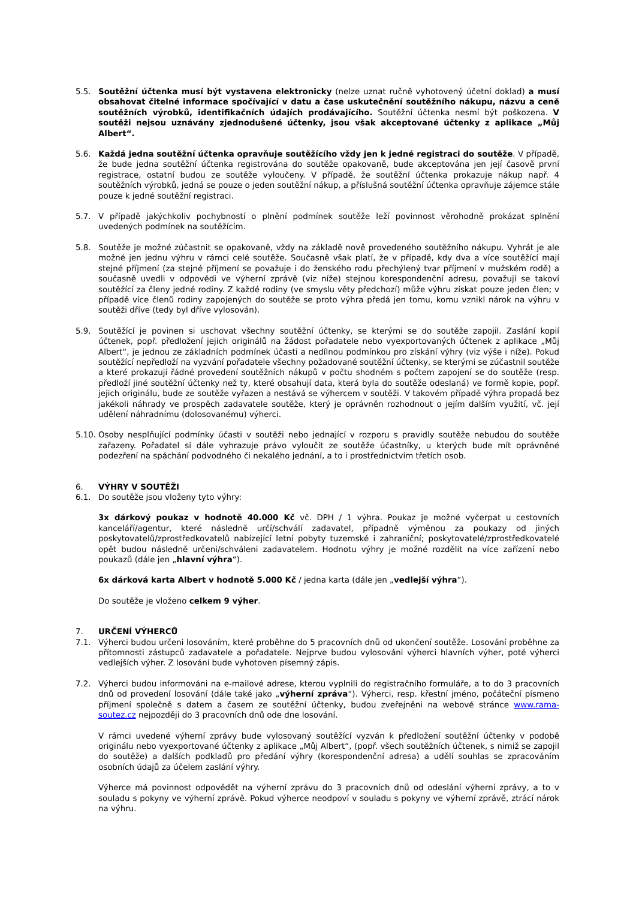5.5. Soutěžní účtenka musí být vystavena elektronicky (nelze uznat ručně vyhotovený účetní doklad) a musí obsahovat čitelné informace spočívající v datu a čase uskutečnění soutěžního nákupu, názvu a ceně soutěžních výrobků, identifikačních údajích prodávajícího. Soutěžní účtenka nesmí být poškozena. V soutěži nejsou uznávány zjednodušené účtenky, jsou však akceptované účtenky z aplikace „Můj Albert“.
5.6. Každá jedna soutěžní účtenka opravňuje soutěžícího vždy jen k jedné registraci do soutěže. V případě, že bude jedna soutěžní účtenka registrována do soutěže opakovaně, bude akceptována jen její časově první registrace, ostatní budou ze soutěže vyloučeny. V případě, že soutěžní účtenka prokazuje nákup např. 4 soutěžních výrobků, jedná se pouze o jeden soutěžní nákup, a příslušná soutěžní účtenka opravňuje zájemce stále pouze k jedné soutěžní registraci.
5.7. V případě jakýchkoliv pochybností o plnění podmínek soutěže leží povinnost věrohodně prokázat splnění uvedených podmínek na soutěžícím.
5.8. Soutěže je možné zúčastnit se opakovaně, vždy na základě nově provedeného soutěžního nákupu. Vyhrát je ale možné jen jednu výhru v rámci celé soutěže. Současně však platí, že v případě, kdy dva a více soutěžící mají stejné příjmení (za stejné příjmení se považuje i do ženského rodu přechýlený tvar příjmení v mužském rodě) a současně uvedli v odpovědi ve výherní zprávě (viz níže) stejnou korespondenční adresu, považují se takoví soutěžící za členy jedné rodiny. Z každé rodiny (ve smyslu věty předchozí) může výhru získat pouze jeden člen; v případě více členů rodiny zapojených do soutěže se proto výhra předá jen tomu, komu vznikl nárok na výhru v soutěži dříve (tedy byl dříve vylosován).
5.9. Soutěžící je povinen si uschovat všechny soutěžní účtenky, se kterými se do soutěže zapojil. Zaslání kopií účtenek, popř. předložení jejich originálů na žádost pořadatele nebo vyexportovaných účtenek z aplikace „Můj Albert“, je jednou ze základních podmínek účasti a nedílnou podmínkou pro získání výhry (viz výše i níže). Pokud soutěžící nepředloží na vyzvání pořadatele všechny požadované soutěžní účtenky, se kterými se zúčastnil soutěže a které prokazují řádné provedení soutěžních nákupů v počtu shodném s počtem zapojení se do soutěže (resp. předloží jiné soutěžní účtenky než ty, které obsahují data, která byla do soutěže odeslaná) ve formě kopie, popř. jejich originálu, bude ze soutěže vyřazen a nestává se výhercem v soutěži. V takovém případě výhra propadá bez jakékoli náhrady ve prospěch zadavatele soutěže, který je oprávněn rozhodnout o jejím dalším využití, vč. její udělení náhradnímu (dolosovanému) výherci.
5.10.
Osoby nesplňující podmínky účasti v soutěži nebo jednající v rozporu s pravidly soutěže nebudou do soutěže zařazeny. Pořadatel si dále vyhrazuje právo vyloučit ze soutěže účastníky, u kterých bude mít oprávněné podezření na spáchání podvodného či nekalého jednání, a to i prostřednictvím třetích osob.
6. VÝHRY V SOUTĚŽI
6.1. Do soutěže jsou vloženy tyto výhry:
3x dárkový poukaz v hodnotě 40.000 Kč vč. DPH / 1 výhra. Poukaz je možné vyčerpat u cestovních kanceláří/agentur, které následně určí/schválí zadavatel, případně výměnou za poukazy od jiných poskytovatelů/zprostředkovatelů nabízející letní pobyty tuzemské i zahraniční; poskytovatelé/zprostředkovatelé opět budou následně určeni/schváleni zadavatelem. Hodnotu výhry je možné rozdělit na více zařízení nebo poukazů (dále jen „hlavní výhra“).
6x dárková karta Albert v hodnotě 5.000 Kč / jedna karta (dále jen „vedlejší výhra“).
Do soutěže je vloženo celkem 9 výher.
7. URČENÍ VÝHERCŮ
7.1. Výherci budou určeni losováním, které proběhne do 5 pracovních dnů od ukončení soutěže. Losování proběhne za přítomnosti zástupců zadavatele a pořadatele. Nejprve budou vylosováni výherci hlavních výher, poté výherci vedlejších výher. Z losování bude vyhotoven písemný zápis.
7.2. Výherci budou informováni na e-mailové adrese, kterou vyplnili do registračního formuláře, a to do 3 pracovních dnů od provedení losování (dále také jako „výherní zpráva“). Výherci, resp. křestní jméno, počáteční písmeno příjmení společně s datem a časem ze soutěžní účtenky, budou zveřejněni na webové stránce www.rama-soutez.cz nejpozději do 3 pracovních dnů ode dne losování.
V rámci uvedené výherní zprávy bude vylosovaný soutěžící vyzván k předložení soutěžní účtenky v podobě originálu nebo vyexportované účtenky z aplikace „Můj Albert“, (popř. všech soutěžních účtenek, s nimiž se zapojil do soutěže) a dalších podkladů pro předání výhry (korespondenční adresa) a udělí souhlas se zpracováním osobních údajů za účelem zaslání výhry.
Výherce má povinnost odpovědět na výherní zprávu do 3 pracovních dnů od odeslání výherní zprávy, a to v souladu s pokyny ve výherní zprávě. Pokud výherce neodpoví v souladu s pokyny ve výherní zprávě, ztrácí nárok na výhru.